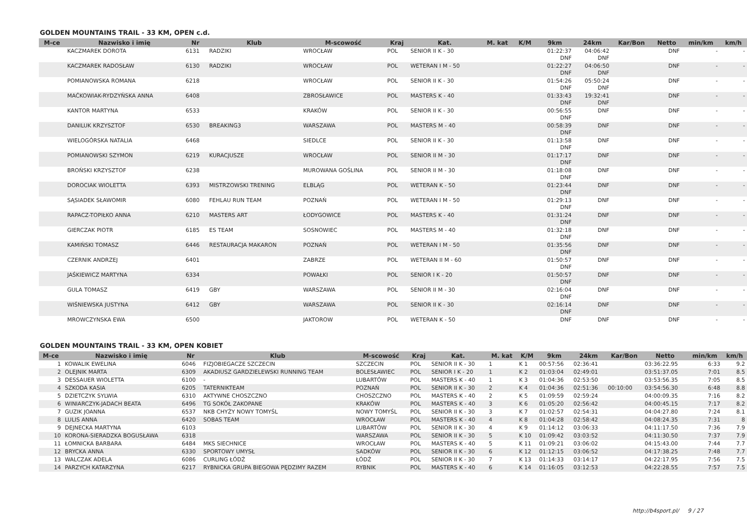GOLDEN MOUNTAINS TRAIL - 33 KM, OPEN c.d.
| M-ce | Nazwisko i imię | Nr | Klub | M-scowość | Kraj | Kat. | M. kat | K/M | 9km | 24km | Kar/Bon | Netto | min/km | km/h |
| --- | --- | --- | --- | --- | --- | --- | --- | --- | --- | --- | --- | --- | --- | --- |
| | KACZMAREK DOROTA | 6131 | RADZIKI | WROCŁAW | POL | SENIOR II K - 30 | | | 01:22:37 DNF | 04:06:42 DNF | | DNF | - | - |
| | KACZMAREK RADOSŁAW | 6130 | RADZIKI | WROCŁAW | POL | WETERAN I M - 50 | | | 01:22:27 DNF | 04:06:50 DNF | | DNF | - | - |
| | POMIANOWSKA ROMANA | 6218 | | WROCŁAW | POL | SENIOR II K - 30 | | | 01:54:26 DNF | 05:50:24 DNF | | DNF | - | - |
| | MAĆKOWIAK-RYDZYŃSKA ANNA | 6408 | | ZBROSŁAWICE | POL | MASTERS K - 40 | | | 01:33:43 DNF | 19:32:41 DNF | | DNF | - | - |
| | KANTOR MARTYNA | 6533 | | KRAKÓW | POL | SENIOR II K - 30 | | | 00:56:55 DNF | DNF | | DNF | - | - |
| | DANILUK KRZYSZTOF | 6530 | BREAKING3 | WARSZAWA | POL | MASTERS M - 40 | | | 00:58:39 DNF | DNF | | DNF | - | - |
| | WIELOGÓRSKA NATALIA | 6468 | | SIEDLCE | POL | SENIOR II K - 30 | | | 01:13:58 DNF | DNF | | DNF | - | - |
| | POMIANOWSKI SZYMON | 6219 | KURACJUSZE | WROCŁAW | POL | SENIOR II M - 30 | | | 01:17:17 DNF | DNF | | DNF | - | - |
| | BROŃSKI KRZYSZTOF | 6238 | | MUROWANA GOŚLINA | POL | SENIOR II M - 30 | | | 01:18:08 DNF | DNF | | DNF | - | - |
| | DOROCIAK WIOLETTA | 6393 | MISTRZOWSKI TRENING | ELBLĄG | POL | WETERAN K - 50 | | | 01:23:44 DNF | DNF | | DNF | - | - |
| | SĄSIADEK SŁAWOMIR | 6080 | FEHLAU RUN TEAM | POZNAŃ | POL | WETERAN I M - 50 | | | 01:29:13 DNF | DNF | | DNF | - | - |
| | RAPACZ-TOPIŁKO ANNA | 6210 | MASTERS ART | ŁODYGOWICE | POL | MASTERS K - 40 | | | 01:31:24 DNF | DNF | | DNF | - | - |
| | GIERCZAK PIOTR | 6185 | ES TEAM | SOSNOWIEC | POL | MASTERS M - 40 | | | 01:32:18 DNF | DNF | | DNF | - | - |
| | KAMIŃSKI TOMASZ | 6446 | RESTAURACJA MAKARON | POZNAŃ | POL | WETERAN I M - 50 | | | 01:35:56 DNF | DNF | | DNF | - | - |
| | CZERNIK ANDRZEJ | 6401 | | ZABRZE | POL | WETERAN II M - 60 | | | 01:50:57 DNF | DNF | | DNF | - | - |
| | JAŚKIEWICZ MARTYNA | 6334 | | POWAŁKI | POL | SENIOR I K - 20 | | | 01:50:57 DNF | DNF | | DNF | - | - |
| | GULA TOMASZ | 6419 | GBY | WARSZAWA | POL | SENIOR II M - 30 | | | 02:16:04 DNF | DNF | | DNF | - | - |
| | WIŚNIEWSKA JUSTYNA | 6412 | GBY | WARSZAWA | POL | SENIOR II K - 30 | | | 02:16:14 DNF | DNF | | DNF | - | - |
| | MROWCZYNSKA EWA | 6500 | | JAKTOROW | POL | WETERAN K - 50 | | | DNF | DNF | | DNF | - | - |
GOLDEN MOUNTAINS TRAIL - 33 KM, OPEN KOBIET
| M-ce | Nazwisko i imię | Nr | Klub | M-scowość | Kraj | Kat. | M. kat | K/M | 9km | 24km | Kar/Bon | Netto | min/km | km/h |
| --- | --- | --- | --- | --- | --- | --- | --- | --- | --- | --- | --- | --- | --- | --- |
| 1 | KOWALIK EWELINA | 6046 | FIZJOBIEGACZE SZCZECIN | SZCZECIN | POL | SENIOR II K - 30 | 1 | K 1 | 00:57:56 | 02:36:41 | | 03:36:22.95 | 6:33 | 9.2 |
| 2 | OLEJNIK MARTA | 6309 | AKADIUSZ GARDZIELEWSKI RUNNING TEAM | BOLESŁAWIEC | POL | SENIOR I K - 20 | 1 | K 2 | 01:03:04 | 02:49:01 | | 03:51:37.05 | 7:01 | 8.5 |
| 3 | DESSAUER WIOLETTA | 6100 | - | LUBARTÓW | POL | MASTERS K - 40 | 1 | K 3 | 01:04:36 | 02:53:50 | | 03:53:56.35 | 7:05 | 8.5 |
| 4 | SZKODA KASIA | 6205 | TATERNIKTEAM | POZNAŃ | POL | SENIOR II K - 30 | 2 | K 4 | 01:04:36 | 02:51:36 | 00:10:00 | 03:54:56.30 | 6:48 | 8.8 |
| 5 | DZIETCZYK SYLWIA | 6310 | AKTYWNE CHOSZCZNO | CHOSZCZNO | POL | MASTERS K - 40 | 2 | K 5 | 01:09:59 | 02:59:24 | | 04:00:09.35 | 7:16 | 8.2 |
| 6 | WINIARCZYK-JADACH BEATA | 6496 | TG SOKÓŁ ZAKOPANE | KRAKÓW | POL | MASTERS K - 40 | 3 | K 6 | 01:05:20 | 02:56:42 | | 04:00:45.15 | 7:17 | 8.2 |
| 7 | GUZIK JOANNA | 6537 | NKB CHYŻY NOWY TOMYŚL | NOWY TOMYŚL | POL | SENIOR II K - 30 | 3 | K 7 | 01:02:57 | 02:54:31 | | 04:04:27.80 | 7:24 | 8.1 |
| 8 | LULIS ANNA | 6420 | SOBAS TEAM | WROCŁAW | POL | MASTERS K - 40 | 4 | K 8 | 01:04:28 | 02:58:42 | | 04:08:24.35 | 7:31 | 8 |
| 9 | DEJNECKA MARTYNA | 6103 | | LUBARTÓW | POL | SENIOR II K - 30 | 4 | K 9 | 01:14:12 | 03:06:33 | | 04:11:17.50 | 7:36 | 7.9 |
| 10 | KORONA-SIERADZKA BOGUSŁAWA | 6318 | | WARSZAWA | POL | SENIOR II K - 30 | 5 | K 10 | 01:09:42 | 03:03:52 | | 04:11:30.50 | 7:37 | 7.9 |
| 11 | ŁOMNICKA BARBARA | 6484 | MKS SIECHNICE | WROCŁAW | POL | MASTERS K - 40 | 5 | K 11 | 01:09:21 | 03:06:02 | | 04:15:43.00 | 7:44 | 7.7 |
| 12 | BRYCKA ANNA | 6330 | SPORTOWY UMYSŁ | SADKÓW | POL | SENIOR II K - 30 | 6 | K 12 | 01:12:15 | 03:06:52 | | 04:17:38.25 | 7:48 | 7.7 |
| 13 | WALCZAK ADELA | 6086 | CURLING ŁÓDŹ | ŁÓDŹ | POL | SENIOR II K - 30 | 7 | K 13 | 01:14:33 | 03:14:17 | | 04:22:17.95 | 7:56 | 7.5 |
| 14 | PARZYCH KATARZYNA | 6217 | RYBNICKA GRUPA BIEGOWA PĘDZIMY RAZEM | RYBNIK | POL | MASTERS K - 40 | 6 | K 14 | 01:16:05 | 03:12:53 | | 04:22:28.55 | 7:57 | 7.5 |
http://b4sport.pl/ 9 / 27